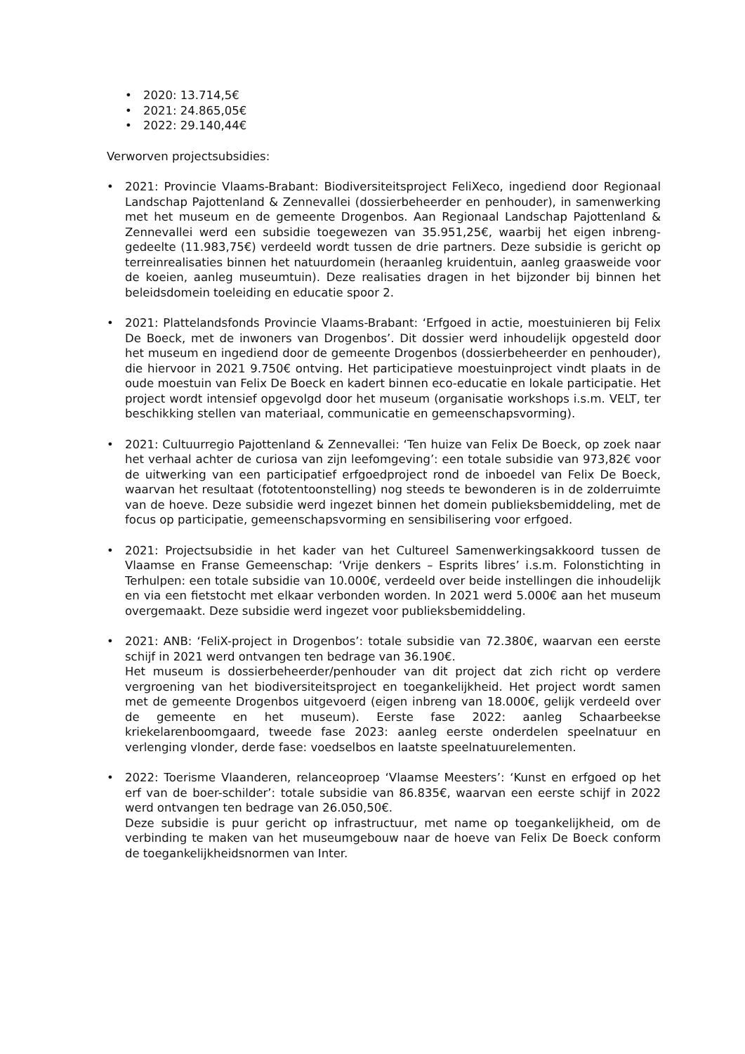• 2020: 13.714,5€
• 2021: 24.865,05€
• 2022: 29.140,44€
Verworven projectsubsidies:
• 2021: Provincie Vlaams-Brabant: Biodiversiteitsproject FeliXeco, ingediend door Regionaal Landschap Pajottenland & Zennevallei (dossierbeheerder en penhouder), in samenwerking met het museum en de gemeente Drogenbos. Aan Regionaal Landschap Pajottenland & Zennevallei werd een subsidie toegewezen van 35.951,25€, waarbij het eigen inbreng-gedeelte (11.983,75€) verdeeld wordt tussen de drie partners. Deze subsidie is gericht op terreinrealisaties binnen het natuurdomein (heraanleg kruidentuin, aanleg graasweide voor de koeien, aanleg museumtuin). Deze realisaties dragen in het bijzonder bij binnen het beleidsdomein toeleiding en educatie spoor 2.
• 2021: Plattelandsfonds Provincie Vlaams-Brabant: ‘Erfgoed in actie, moestuinieren bij Felix De Boeck, met de inwoners van Drogenbos’. Dit dossier werd inhoudelijk opgesteld door het museum en ingediend door de gemeente Drogenbos (dossierbeheerder en penhouder), die hiervoor in 2021 9.750€ ontving. Het participatieve moestuinproject vindt plaats in de oude moestuin van Felix De Boeck en kadert binnen eco-educatie en lokale participatie. Het project wordt intensief opgevolgd door het museum (organisatie workshops i.s.m. VELT, ter beschikking stellen van materiaal, communicatie en gemeenschapsvorming).
• 2021: Cultuurregio Pajottenland & Zennevallei: ‘Ten huize van Felix De Boeck, op zoek naar het verhaal achter de curiosa van zijn leefomgeving’: een totale subsidie van 973,82€ voor de uitwerking van een participatief erfgoedproject rond de inboedel van Felix De Boeck, waarvan het resultaat (fototentoonstelling) nog steeds te bewonderen is in de zolderruimte van de hoeve. Deze subsidie werd ingezet binnen het domein publieksbemiddeling, met de focus op participatie, gemeenschapsvorming en sensibilisering voor erfgoed.
• 2021: Projectsubsidie in het kader van het Cultureel Samenwerkingsakkoord tussen de Vlaamse en Franse Gemeenschap: ‘Vrije denkers – Esprits libres’ i.s.m. Folonstichting in Terhulpen: een totale subsidie van 10.000€, verdeeld over beide instellingen die inhoudelijk en via een fietstocht met elkaar verbonden worden. In 2021 werd 5.000€ aan het museum overgemaakt. Deze subsidie werd ingezet voor publieksbemiddeling.
• 2021: ANB: ‘FeliX-project in Drogenbos’: totale subsidie van 72.380€, waarvan een eerste schijf in 2021 werd ontvangen ten bedrage van 36.190€.
Het museum is dossierbeheerder/penhouder van dit project dat zich richt op verdere vergroening van het biodiversiteitsproject en toegankelijkheid. Het project wordt samen met de gemeente Drogenbos uitgevoerd (eigen inbreng van 18.000€, gelijk verdeeld over de gemeente en het museum). Eerste fase 2022: aanleg Schaarbeekse kriekelarenboomgaard, tweede fase 2023: aanleg eerste onderdelen speelnatuur en verlenging vlonder, derde fase: voedselbos en laatste speelnatuurelementen.
• 2022: Toerisme Vlaanderen, relanceoproep ‘Vlaamse Meesters’: ‘Kunst en erfgoed op het erf van de boer-schilder’: totale subsidie van 86.835€, waarvan een eerste schijf in 2022 werd ontvangen ten bedrage van 26.050,50€.
Deze subsidie is puur gericht op infrastructuur, met name op toegankelijkheid, om de verbinding te maken van het museumgebouw naar de hoeve van Felix De Boeck conform de toegankelijkheidsnormen van Inter.